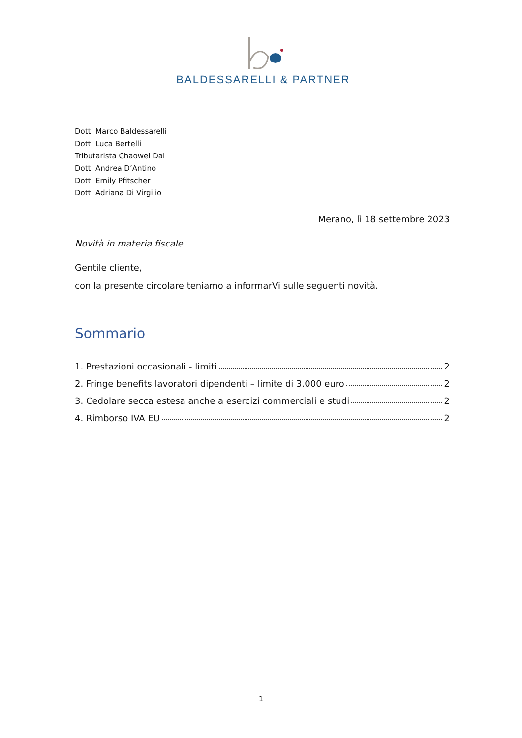BALDESSARELLI & PARTNER
Dott. Marco Baldessarelli
Dott. Luca Bertelli
Tributarista Chaowei Dai
Dott. Andrea D’Antino
Dott. Emily Pfitscher
Dott. Adriana Di Virgilio
Merano, lì 18 settembre 2023
Novità in materia fiscale
Gentile cliente,
con la presente circolare teniamo a informarVi sulle seguenti novità.
Sommario
1. Prestazioni occasionali - limiti 2
2. Fringe benefits lavoratori dipendenti – limite di 3.000 euro 2
3. Cedolare secca estesa anche a esercizi commerciali e studi 2
4. Rimborso IVA EU 2
1